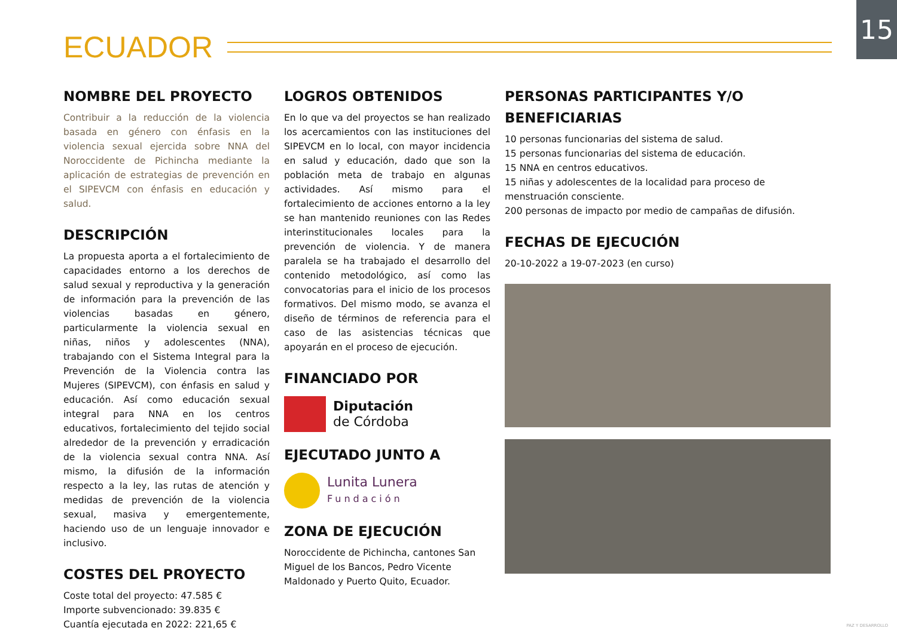15
ECUADOR
NOMBRE DEL PROYECTO
Contribuir a la reducción de la violencia basada en género con énfasis en la violencia sexual ejercida sobre NNA del Noroccidente de Pichincha mediante la aplicación de estrategias de prevención en el SIPEVCM con énfasis en educación y salud.
DESCRIPCIÓN
La propuesta aporta a el fortalecimiento de capacidades entorno a los derechos de salud sexual y reproductiva y la generación de información para la prevención de las violencias basadas en género, particularmente la violencia sexual en niñas, niños y adolescentes (NNA), trabajando con el Sistema Integral para la Prevención de la Violencia contra las Mujeres (SIPEVCM), con énfasis en salud y educación. Así como educación sexual integral para NNA en los centros educativos, fortalecimiento del tejido social alrededor de la prevención y erradicación de la violencia sexual contra NNA. Así mismo, la difusión de la información respecto a la ley, las rutas de atención y medidas de prevención de la violencia sexual, masiva y emergentemente, haciendo uso de un lenguaje innovador e inclusivo.
COSTES DEL PROYECTO
Coste total del proyecto: 47.585 €
Importe subvencionado: 39.835 €
Cuantía ejecutada en 2022: 221,65 €
LOGROS OBTENIDOS
En lo que va del proyectos se han realizado los acercamientos con las instituciones del SIPEVCM en lo local, con mayor incidencia en salud y educación, dado que son la población meta de trabajo en algunas actividades. Así mismo para el fortalecimiento de acciones entorno a la ley se han mantenido reuniones con las Redes interinstitucionales locales para la prevención de violencia. Y de manera paralela se ha trabajado el desarrollo del contenido metodológico, así como las convocatorias para el inicio de los procesos formativos. Del mismo modo, se avanza el diseño de términos de referencia para el caso de las asistencias técnicas que apoyarán en el proceso de ejecución.
FINANCIADO POR
Diputación
de Córdoba
EJECUTADO JUNTO A
Lunita Lunera
Fundación
ZONA DE EJECUCIÓN
Noroccidente de Pichincha, cantones San Miguel de los Bancos, Pedro Vicente Maldonado y Puerto Quito, Ecuador.
PERSONAS PARTICIPANTES Y/O BENEFICIARIAS
10 personas funcionarias del sistema de salud.
15 personas funcionarias del sistema de educación.
15 NNA en centros educativos.
15 niñas y adolescentes de la localidad para proceso de menstruación consciente.
200 personas de impacto por medio de campañas de difusión.
FECHAS DE EJECUCIÓN
20-10-2022 a 19-07-2023 (en curso)
PAZ Y DESARROLLO